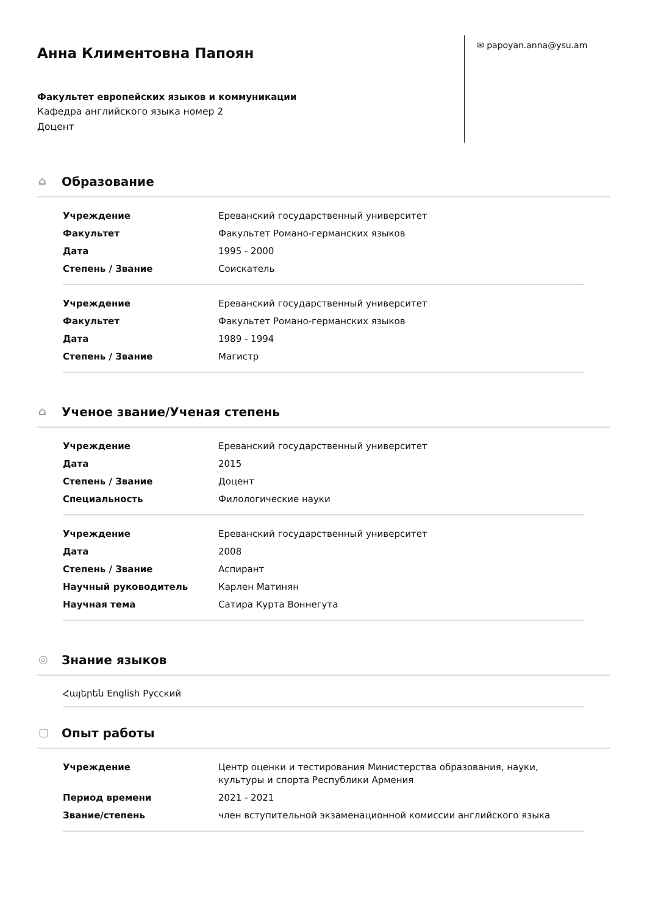Анна Климентовна Папоян
Факультет европейских языков и коммуникации
Кафедра английского языка номер 2
Доцент
✉ papoyan.anna@ysu.am
⌂ Образование
| Учреждение | Ереванский государственный университет |
| Факультет | Факультет Романо-германских языков |
| Дата | 1995 - 2000 |
| Степень / Звание | Соискатель |
| Учреждение | Ереванский государственный университет |
| Факультет | Факультет Романо-германских языков |
| Дата | 1989 - 1994 |
| Степень / Звание | Магистр |
⌂ Ученое звание/Ученая степень
| Учреждение | Ереванский государственный университет |
| Дата | 2015 |
| Степень / Звание | Доцент |
| Специальность | Филологические науки |
| Учреждение | Ереванский государственный университет |
| Дата | 2008 |
| Степень / Звание | Аспирант |
| Научный руководитель | Карлен Матинян |
| Научная тема | Сатира Курта Воннегута |
◎ Знание языков
Հայերեն English Русский
▢ Опыт работы
| Учреждение | Центр оценки и тестирования Министерства образования, науки, культуры и спорта Республики Армения |
| Период времени | 2021 - 2021 |
| Звание/степень | член вступительной экзаменационной комиссии английского языка |